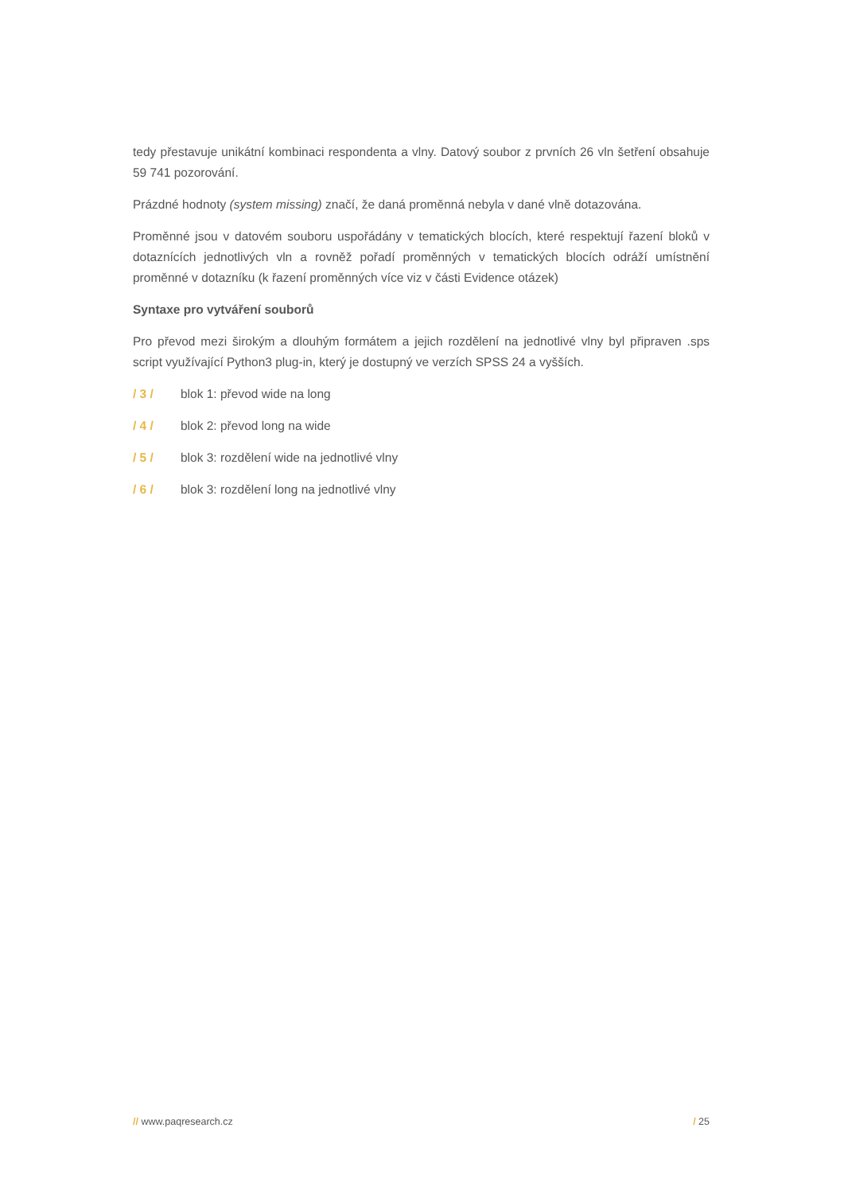tedy přestavuje unikátní kombinaci respondenta a vlny. Datový soubor z prvních 26 vln šetření obsahuje 59 741 pozorování.
Prázdné hodnoty (system missing) značí, že daná proměnná nebyla v dané vlně dotazována.
Proměnné jsou v datovém souboru uspořádány v tematických blocích, které respektují řazení bloků v dotaznících jednotlivých vln a rovněž pořadí proměnných v tematických blocích odráží umístnění proměnné v dotazníku (k řazení proměnných více viz v části Evidence otázek)
Syntaxe pro vytváření souborů
Pro převod mezi širokým a dlouhým formátem a jejich rozdělení na jednotlivé vlny byl připraven .sps script využívající Python3 plug-in, který je dostupný ve verzích SPSS 24 a vyšších.
/ 3 / blok 1: převod wide na long
/ 4 / blok 2: převod long na wide
/ 5 / blok 3: rozdělení wide na jednotlivé vlny
/ 6 / blok 3: rozdělení long na jednotlivé vlny
// www.paqresearch.cz / 25